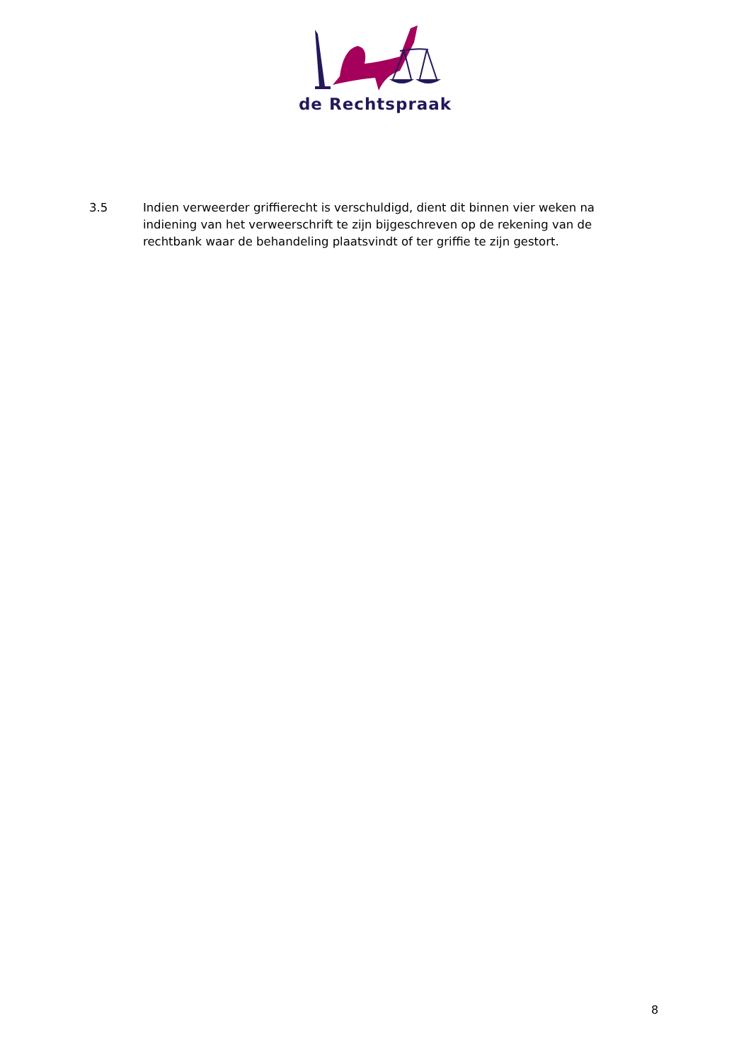de Rechtspraak
3.5 Indien verweerder griffierecht is verschuldigd, dient dit binnen vier weken na indiening van het verweerschrift te zijn bijgeschreven op de rekening van de rechtbank waar de behandeling plaatsvindt of ter griffie te zijn gestort.
8